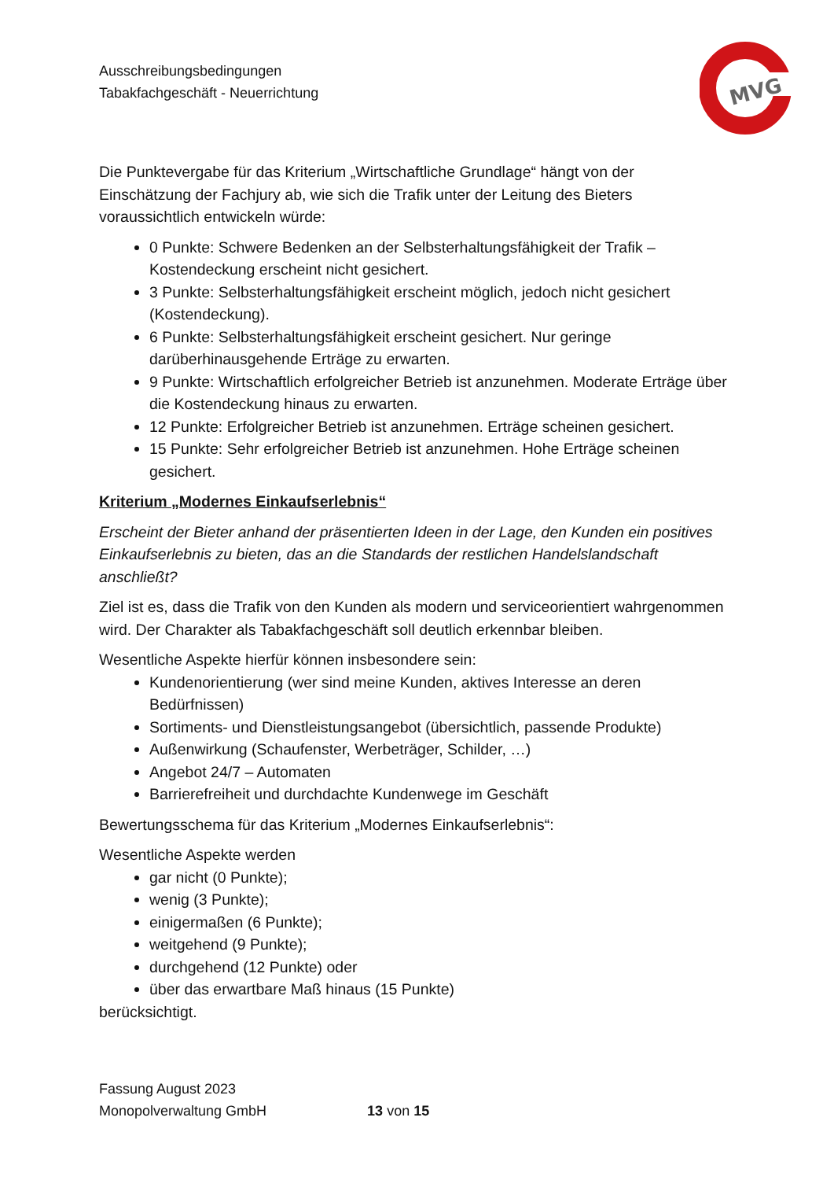Ausschreibungsbedingungen
Tabakfachgeschäft - Neuerrichtung
MVG
Die Punktevergabe für das Kriterium „Wirtschaftliche Grundlage“ hängt von der Einschätzung der Fachjury ab, wie sich die Trafik unter der Leitung des Bieters voraussichtlich entwickeln würde:
0 Punkte: Schwere Bedenken an der Selbsterhaltungsfähigkeit der Trafik – Kostendeckung erscheint nicht gesichert.
3 Punkte: Selbsterhaltungsfähigkeit erscheint möglich, jedoch nicht gesichert (Kostendeckung).
6 Punkte: Selbsterhaltungsfähigkeit erscheint gesichert. Nur geringe darüberhinausgehende Erträge zu erwarten.
9 Punkte: Wirtschaftlich erfolgreicher Betrieb ist anzunehmen. Moderate Erträge über die Kostendeckung hinaus zu erwarten.
12 Punkte: Erfolgreicher Betrieb ist anzunehmen. Erträge scheinen gesichert.
15 Punkte: Sehr erfolgreicher Betrieb ist anzunehmen. Hohe Erträge scheinen gesichert.
Kriterium „Modernes Einkaufserlebnis“
Erscheint der Bieter anhand der präsentierten Ideen in der Lage, den Kunden ein positives Einkaufserlebnis zu bieten, das an die Standards der restlichen Handelslandschaft anschließt?
Ziel ist es, dass die Trafik von den Kunden als modern und serviceorientiert wahrgenommen wird. Der Charakter als Tabakfachgeschäft soll deutlich erkennbar bleiben.
Wesentliche Aspekte hierfür können insbesondere sein:
Kundenorientierung (wer sind meine Kunden, aktives Interesse an deren Bedürfnissen)
Sortiments- und Dienstleistungsangebot (übersichtlich, passende Produkte)
Außenwirkung (Schaufenster, Werbeträger, Schilder, …)
Angebot 24/7 – Automaten
Barrierefreiheit und durchdachte Kundenwege im Geschäft
Bewertungsschema für das Kriterium „Modernes Einkaufserlebnis“:
Wesentliche Aspekte werden
gar nicht (0 Punkte);
wenig (3 Punkte);
einigermaßen (6 Punkte);
weitgehend (9 Punkte);
durchgehend (12 Punkte) oder
über das erwartbare Maß hinaus (15 Punkte)
berücksichtigt.
Fassung August 2023
Monopolverwaltung GmbH 13 von 15